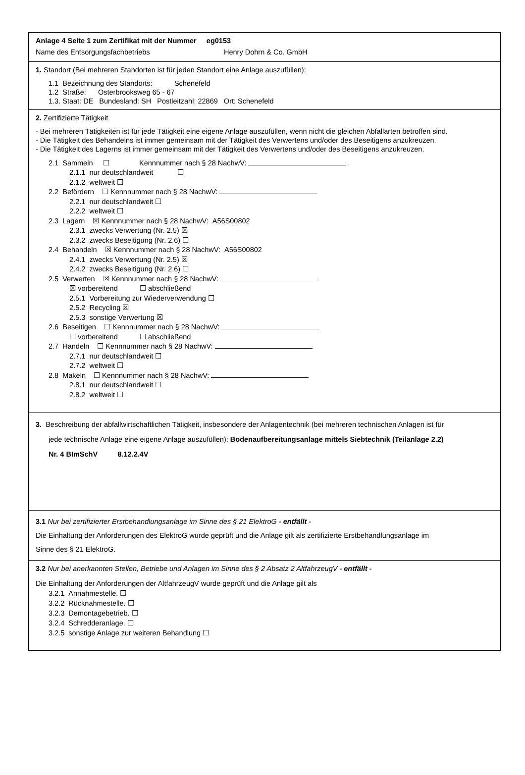Anlage 4 Seite 1 zum Zertifikat mit der Nummer eg0153
Name des Entsorgungsfachbetriebs Henry Dohrn & Co. GmbH
1. Standort (Bei mehreren Standorten ist für jeden Standort eine Anlage auszufüllen):
1.1 Bezeichnung des Standorts: Schenefeld
1.2 Straße: Osterbrooksweg 65 - 67
1.3. Staat: DE Bundesland: SH Postleitzahl: 22869 Ort: Schenefeld
2. Zertifizierte Tätigkeit
- Bei mehreren Tätigkeiten ist für jede Tätigkeit eine eigene Anlage auszufüllen, wenn nicht die gleichen Abfallarten betroffen sind.
- Die Tätigkeit des Behandelns ist immer gemeinsam mit der Tätigkeit des Verwertens und/oder des Beseitigens anzukreuzen.
- Die Tätigkeit des Lagerns ist immer gemeinsam mit der Tätigkeit des Verwertens und/oder des Beseitigens anzukreuzen.
2.1 Sammeln ☐ Kennnummer nach § 28 NachwV:
2.1.1 nur deutschlandweit ☐
2.1.2 weltweit ☐
2.2 Befördern ☐ Kennnummer nach § 28 NachwV:
2.2.1 nur deutschlandweit ☐
2.2.2 weltweit ☐
2.3 Lagern ☒ Kennnummer nach § 28 NachwV: A56S00802
2.3.1 zwecks Verwertung (Nr. 2.5) ☒
2.3.2 zwecks Beseitigung (Nr. 2.6) ☐
2.4 Behandeln ☒ Kennnummer nach § 28 NachwV: A56S00802
2.4.1 zwecks Verwertung (Nr. 2.5) ☒
2.4.2 zwecks Beseitigung (Nr. 2.6) ☐
2.5 Verwerten ☒ Kennnummer nach § 28 NachwV:
☒ vorbereitend ☐ abschließend
2.5.1 Vorbereitung zur Wiederverwendung ☐
2.5.2 Recycling ☒
2.5.3 sonstige Verwertung ☒
2.6 Beseitigen ☐ Kennnummer nach § 28 NachwV:
☐ vorbereitend ☐ abschließend
2.7 Handeln ☐ Kennnummer nach § 28 NachwV:
2.7.1 nur deutschlandweit ☐
2.7.2 weltweit ☐
2.8 Makeln ☐ Kennnummer nach § 28 NachwV:
2.8.1 nur deutschlandweit ☐
2.8.2 weltweit ☐
3. Beschreibung der abfallwirtschaftlichen Tätigkeit, insbesondere der Anlagentechnik (bei mehreren technischen Anlagen ist für
jede technische Anlage eine eigene Anlage auszufüllen): Bodenaufbereitungsanlage mittels Siebtechnik (Teilanlage 2.2)
Nr. 4 BImSchV 8.12.2.4V
3.1 Nur bei zertifizierter Erstbehandlungsanlage im Sinne des § 21 ElektroG - entfällt -
Die Einhaltung der Anforderungen des ElektroG wurde geprüft und die Anlage gilt als zertifizierte Erstbehandlungsanlage im
Sinne des § 21 ElektroG.
3.2 Nur bei anerkannten Stellen, Betriebe und Anlagen im Sinne des § 2 Absatz 2 AltfahrzeugV - entfällt -
Die Einhaltung der Anforderungen der AltfahrzeugV wurde geprüft und die Anlage gilt als
3.2.1 Annahmestelle. ☐
3.2.2 Rücknahmestelle. ☐
3.2.3 Demontagebetrieb. ☐
3.2.4 Schredderanlage. ☐
3.2.5 sonstige Anlage zur weiteren Behandlung ☐